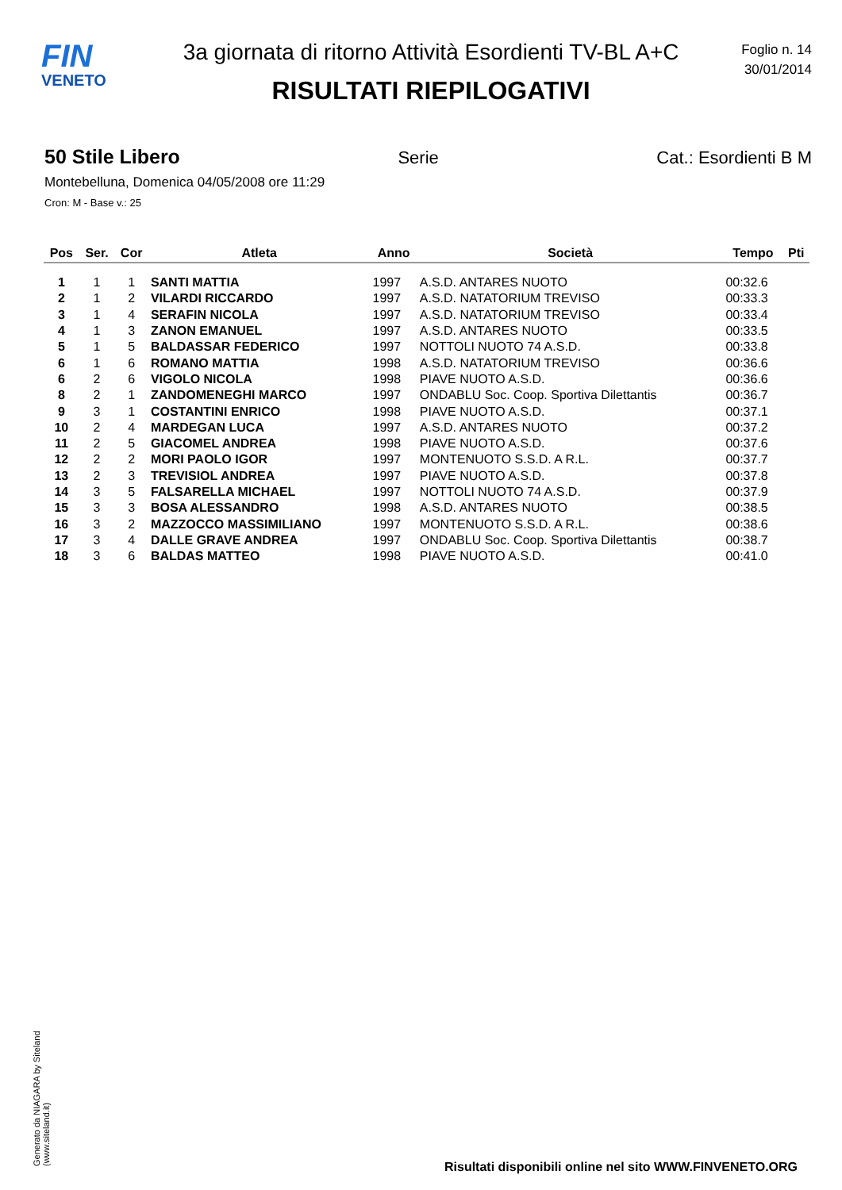FIN
VENETO
3a giornata di ritorno Attività Esordienti TV-BL A+C
RISULTATI RIEPILOGATIVI
Foglio n. 14
30/01/2014
50 Stile Libero Serie Cat.: Esordienti B M
Montebelluna, Domenica 04/05/2008 ore 11:29
Cron: M - Base v.: 25
| Pos | Ser. | Cor | Atleta | Anno | Società | Tempo | Pti |
| --- | --- | --- | --- | --- | --- | --- | --- |
| 1 | 1 | 1 | SANTI MATTIA | 1997 | A.S.D. ANTARES NUOTO | 00:32.6 | |
| 2 | 1 | 2 | VILARDI RICCARDO | 1997 | A.S.D. NATATORIUM TREVISO | 00:33.3 | |
| 3 | 1 | 4 | SERAFIN NICOLA | 1997 | A.S.D. NATATORIUM TREVISO | 00:33.4 | |
| 4 | 1 | 3 | ZANON EMANUEL | 1997 | A.S.D. ANTARES NUOTO | 00:33.5 | |
| 5 | 1 | 5 | BALDASSAR FEDERICO | 1997 | NOTTOLI NUOTO 74 A.S.D. | 00:33.8 | |
| 6 | 1 | 6 | ROMANO MATTIA | 1998 | A.S.D. NATATORIUM TREVISO | 00:36.6 | |
| 6 | 2 | 6 | VIGOLO NICOLA | 1998 | PIAVE NUOTO A.S.D. | 00:36.6 | |
| 8 | 2 | 1 | ZANDOMENEGHI MARCO | 1997 | ONDABLU Soc. Coop. Sportiva Dilettantis | 00:36.7 | |
| 9 | 3 | 1 | COSTANTINI ENRICO | 1998 | PIAVE NUOTO A.S.D. | 00:37.1 | |
| 10 | 2 | 4 | MARDEGAN LUCA | 1997 | A.S.D. ANTARES NUOTO | 00:37.2 | |
| 11 | 2 | 5 | GIACOMEL ANDREA | 1998 | PIAVE NUOTO A.S.D. | 00:37.6 | |
| 12 | 2 | 2 | MORI PAOLO IGOR | 1997 | MONTENUOTO S.S.D. A R.L. | 00:37.7 | |
| 13 | 2 | 3 | TREVISIOL ANDREA | 1997 | PIAVE NUOTO A.S.D. | 00:37.8 | |
| 14 | 3 | 5 | FALSARELLA MICHAEL | 1997 | NOTTOLI NUOTO 74 A.S.D. | 00:37.9 | |
| 15 | 3 | 3 | BOSA ALESSANDRO | 1998 | A.S.D. ANTARES NUOTO | 00:38.5 | |
| 16 | 3 | 2 | MAZZOCCO MASSIMILIANO | 1997 | MONTENUOTO S.S.D. A R.L. | 00:38.6 | |
| 17 | 3 | 4 | DALLE GRAVE ANDREA | 1997 | ONDABLU Soc. Coop. Sportiva Dilettantis | 00:38.7 | |
| 18 | 3 | 6 | BALDAS MATTEO | 1998 | PIAVE NUOTO A.S.D. | 00:41.0 | |
Generato da NIAGARA by Siteland (www.siteland.it)
Risultati disponibili online nel sito WWW.FINVENETO.ORG